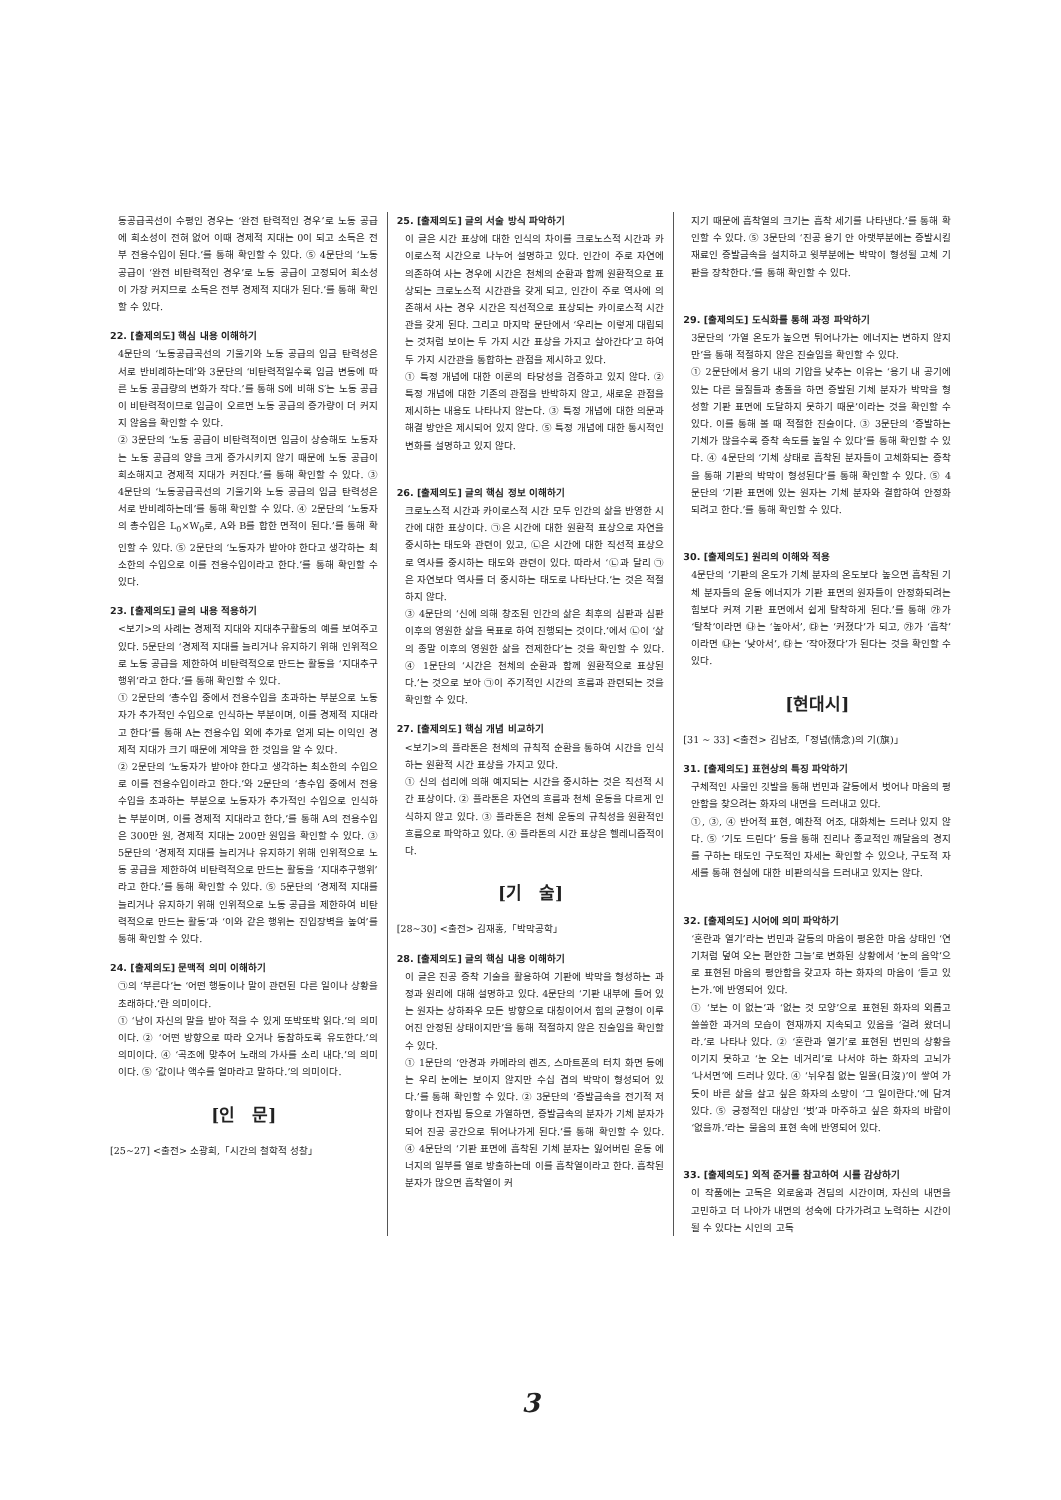동공급곡선이 수평인 경우는 ‘완전 탄력적인 경우’로 노동 공급에 희소성이 전혀 없어 이때 경제적 지대는 0이 되고 소득은 전부 전용수입이 된다.’를 통해 확인할 수 있다. ⑤ 4문단의 ‘노동 공급이 ‘완전 비탄력적인 경우’로 노동 공급이 고정되어 희소성이 가장 커지므로 소득은 전부 경제적 지대가 된다.’를 통해 확인할 수 있다.
22. [출제의도] 핵심 내용 이해하기
4문단의 ‘노동공급곡선의 기울기와 노동 공급의 임금 탄력성은 서로 반비례하는데’와 3문단의 ‘비탄력적일수록 임금 변동에 따른 노동 공급량의 변화가 작다.’를 통해 S에 비해 S′는 노동 공급이 비탄력적이므로 임금이 오르면 노동 공급의 증가량이 더 커지지 않음을 확인할 수 있다.
② 3문단의 ‘노동 공급이 비탄력적이면 임금이 상승해도 노동자는 노동 공급의 양을 크게 증가시키지 않기 때문에 노동 공급이 희소해지고 경제적 지대가 커진다.’를 통해 확인할 수 있다. ③ 4문단의 ‘노동공급곡선의 기울기와 노동 공급의 임금 탄력성은 서로 반비례하는데’를 통해 확인할 수 있다. ④ 2문단의 ‘노동자의 총수입은 L<sub>0</sub>×W<sub>0</sub>로, A와 B를 합한 면적이 된다.’를 통해 확인할 수 있다. ⑤ 2문단의 ‘노동자가 받아야 한다고 생각하는 최소한의 수입으로 이를 전용수입이라고 한다.’를 통해 확인할 수 있다.
23. [출제의도] 글의 내용 적용하기
<보기>의 사례는 경제적 지대와 지대추구활동의 예를 보여주고 있다. 5문단의 ‘경제적 지대를 늘리거나 유지하기 위해 인위적으로 노동 공급을 제한하여 비탄력적으로 만드는 활동을 ‘지대추구행위’라고 한다.’를 통해 확인할 수 있다.
① 2문단의 ‘총수입 중에서 전용수입을 초과하는 부분으로 노동자가 추가적인 수입으로 인식하는 부분이며, 이를 경제적 지대라고 한다’를 통해 A는 전용수입 외에 추가로 얻게 되는 이익인 경제적 지대가 크기 때문에 계약을 한 것임을 알 수 있다.
② 2문단의 ‘노동자가 받아야 한다고 생각하는 최소한의 수입으로 이를 전용수입이라고 한다.’와 2문단의 ‘총수입 중에서 전용수입을 초과하는 부분으로 노동자가 추가적인 수입으로 인식하는 부분이며, 이를 경제적 지대라고 한다,’를 통해 A의 전용수입은 300만 원, 경제적 지대는 200만 원임을 확인할 수 있다. ③ 5문단의 ‘경제적 지대를 늘리거나 유지하기 위해 인위적으로 노동 공급을 제한하여 비탄력적으로 만드는 활동을 ‘지대추구행위’라고 한다.’를 통해 확인할 수 있다. ⑤ 5문단의 ‘경제적 지대를 늘리거나 유지하기 위해 인위적으로 노동 공급을 제한하여 비탄력적으로 만드는 활동’과 ‘이와 같은 행위는 진입장벽을 높여’를 통해 확인할 수 있다.
24. [출제의도] 문맥적 의미 이해하기
㉠의 ‘부른다’는 ‘어떤 행동이나 말이 관련된 다른 일이나 상황을 초래하다.’란 의미이다.
① ‘남이 자신의 말을 받아 적을 수 있게 또박또박 읽다.’의 의미이다. ② ‘어떤 방향으로 따라 오거나 동참하도록 유도한다.’의 의미이다. ④ ‘곡조에 맞추어 노래의 가사를 소리 내다.’의 의미이다. ⑤ ‘값이나 액수를 얼마라고 말하다.’의 의미이다.
[인　문]
[25~27] <출전> 소광희,「시간의 철학적 성찰」
25. [출제의도] 글의 서술 방식 파악하기
이 글은 시간 표상에 대한 인식의 차이를 크로노스적 시간과 카이로스적 시간으로 나누어 설명하고 있다. 인간이 주로 자연에 의존하여 사는 경우에 시간은 천체의 순환과 함께 원환적으로 표상되는 크로노스적 시간관을 갖게 되고, 인간이 주로 역사에 의존해서 사는 경우 시간은 직선적으로 표상되는 카이로스적 시간관을 갖게 된다. 그리고 마지막 문단에서 ‘우리는 이렇게 대립되는 것처럼 보이는 두 가지 시간 표상을 가지고 살아간다’고 하여 두 가지 시간관을 통합하는 관점을 제시하고 있다.
① 특정 개념에 대한 이론의 타당성을 검증하고 있지 않다. ② 특정 개념에 대한 기존의 관점을 반박하지 않고, 새로운 관점을 제시하는 내용도 나타나지 않는다. ③ 특정 개념에 대한 의문과 해결 방안은 제시되어 있지 않다. ⑤ 특정 개념에 대한 통시적인 변화를 설명하고 있지 않다.
26. [출제의도] 글의 핵심 정보 이해하기
크로노스적 시간과 카이로스적 시간 모두 인간의 삶을 반영한 시간에 대한 표상이다. ㉠은 시간에 대한 원환적 표상으로 자연을 중시하는 태도와 관련이 있고, ㉡은 시간에 대한 직선적 표상으로 역사를 중시하는 태도와 관련이 있다. 따라서 ‘㉡과 달리 ㉠은 자연보다 역사를 더 중시하는 태도로 나타난다.’는 것은 적절하지 않다.
③ 4문단의 ‘신에 의해 창조된 인간의 삶은 최후의 심판과 심판 이후의 영원한 삶을 목표로 하여 진행되는 것이다.’에서 ㉡이 ‘삶의 종말 이후의 영원한 삶을 전제한다’는 것을 확인할 수 있다. ④ 1문단의 ‘시간은 천체의 순환과 함께 원환적으로 표상된다.’는 것으로 보아 ㉠이 주기적인 시간의 흐름과 관련되는 것을 확인할 수 있다.
27. [출제의도] 핵심 개념 비교하기
<보기>의 플라톤은 천체의 규칙적 순환을 통하여 시간을 인식하는 원환적 시간 표상을 가지고 있다.
① 신의 섭리에 의해 예지되는 시간을 중시하는 것은 직선적 시간 표상이다. ② 플라톤은 자연의 흐름과 천체 운동을 다르게 인식하지 않고 있다. ③ 플라톤은 천체 운동의 규칙성을 원환적인 흐름으로 파악하고 있다. ④ 플라톤의 시간 표상은 헬레니즘적이다.
[기　술]
[28~30] <출전> 김재홍,「박막공학」
28. [출제의도] 글의 핵심 내용 이해하기
이 글은 진공 증착 기술을 활용하여 기판에 박막을 형성하는 과정과 원리에 대해 설명하고 있다. 4문단의 ‘기판 내부에 들어 있는 원자는 상하좌우 모든 방향으로 대칭이어서 힘의 균형이 이루어진 안정된 상태이지만’을 통해 적절하지 않은 진술임을 확인할 수 있다.
① 1문단의 ‘안경과 카메라의 렌즈, 스마트폰의 터치 화면 등에는 우리 눈에는 보이지 않지만 수십 겹의 박막이 형성되어 있다.’를 통해 확인할 수 있다. ② 3문단의 ‘증발금속을 전기적 저항이나 전자빔 등으로 가열하면, 증발금속의 분자가 기체 분자가 되어 진공 공간으로 튀어나가게 된다.’를 통해 확인할 수 있다. ④ 4문단의 ‘기판 표면에 흡착된 기체 분자는 잃어버린 운동 에너지의 일부를 열로 방출하는데 이를 흡착열이라고 한다. 흡착된 분자가 많으면 흡착열이 커
지기 때문에 흡착열의 크기는 흡착 세기를 나타낸다.’를 통해 확인할 수 있다. ⑤ 3문단의 ‘진공 용기 안 아랫부분에는 증발시킬 재료인 증발금속을 설치하고 윗부분에는 박막이 형성될 고체 기판을 장착한다.’를 통해 확인할 수 있다.
29. [출제의도] 도식화를 통해 과정 파악하기
3문단의 ‘가열 온도가 높으면 튀어나가는 에너지는 변하지 않지만’을 통해 적절하지 않은 진술임을 확인할 수 있다.
① 2문단에서 용기 내의 기압을 낮추는 이유는 ‘용기 내 공기에 있는 다른 물질들과 충돌을 하면 증발된 기체 분자가 박막을 형성할 기판 표면에 도달하지 못하기 때문’이라는 것을 확인할 수 있다. 이를 통해 볼 때 적절한 진술이다. ③ 3문단의 ‘증발하는 기체가 많을수록 증착 속도를 높일 수 있다’를 통해 확인할 수 있다. ④ 4문단의 ‘기체 상태로 흡착된 분자들이 고체화되는 증착을 통해 기판의 박막이 형성된다’를 통해 확인할 수 있다. ⑤ 4문단의 ‘기판 표면에 있는 원자는 기체 분자와 결합하여 안정화되려고 한다.’를 통해 확인할 수 있다.
30. [출제의도] 원리의 이해와 적용
4문단의 ‘기판의 온도가 기체 분자의 온도보다 높으면 흡착된 기체 분자들의 운동 에너지가 기판 표면의 원자들이 안정화되려는 힘보다 커져 기판 표면에서 쉽게 탈착하게 된다.’를 통해 ㉮가 ‘탈착’이라면 ㉯는 ‘높아서’, ㉰는 ‘커졌다’가 되고, ㉮가 ‘흡착’이라면 ㉯는 ‘낮아서’, ㉰는 ‘작아졌다’가 된다는 것을 확인할 수 있다.
[현대시]
[31 ~ 33] <출전> 김남조,「정념(情念)의 기(旗)」
31. [출제의도] 표현상의 특징 파악하기
구체적인 사물인 깃발을 통해 번민과 갈등에서 벗어나 마음의 평안함을 찾으려는 화자의 내면을 드러내고 있다.
①, ③, ④ 반어적 표현, 예찬적 어조, 대화체는 드러나 있지 않다. ⑤ ‘기도 드린다’ 등을 통해 진리나 종교적인 깨달음의 경지를 구하는 태도인 구도적인 자세는 확인할 수 있으나, 구도적 자세를 통해 현실에 대한 비판의식을 드러내고 있지는 않다.
32. [출제의도] 시어에 의미 파악하기
‘혼란과 열기’라는 번민과 갈등의 마음이 평온한 마음 상태인 ‘연기처럼 덮여 오는 편안한 그늘’로 변화된 상황에서 ‘눈의 음악’으로 표현된 마음의 평안함을 갖고자 하는 화자의 마음이 ‘듣고 있는가.’에 반영되어 있다.
① ‘보는 이 없는’과 ‘없는 것 모양’으로 표현된 화자의 외롭고 쓸쓸한 과거의 모습이 현재까지 지속되고 있음을 ‘걸려 왔더니라.’로 나타나 있다. ② ‘혼란과 열기’로 표현된 번민의 상황을 이기지 못하고 ‘눈 오는 네거리’로 나서야 하는 화자의 고뇌가 ‘나서면’에 드러나 있다. ④ ‘뉘우침 없는 일몰(日沒)’이 쌓여 가듯이 바른 삶을 살고 싶은 화자의 소망이 ‘그 일이란다.’에 담겨 있다. ⑤ 긍정적인 대상인 ‘벗’과 마주하고 싶은 화자의 바람이 ‘없을까.’라는 물음의 표현 속에 반영되어 있다.
33. [출제의도] 외적 준거를 참고하여 시를 감상하기
이 작품에는 고독은 외로움과 견딤의 시간이며, 자신의 내면을 고민하고 더 나아가 내면의 성숙에 다가가려고 노력하는 시간이 될 수 있다는 시인의 고독
3